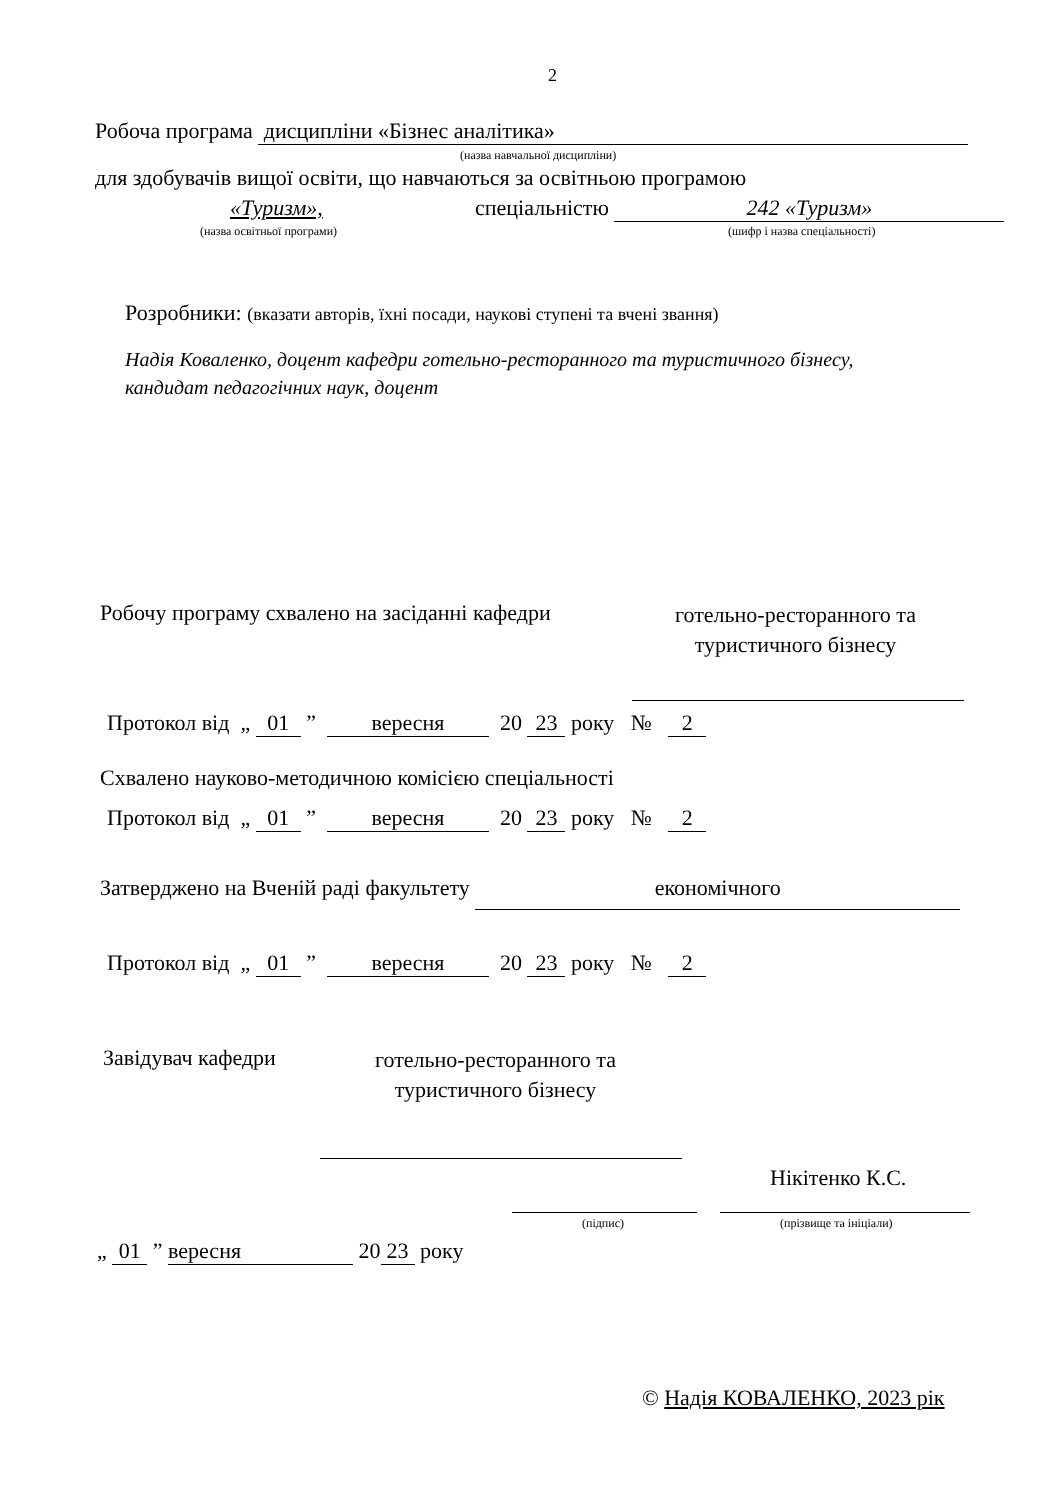2
Робоча програма дисципліни «Бізнес аналітика»
(назва навчальної дисципліни)
для здобувачів вищої освіти, що навчаються за освітньою програмою
«Туризм», спеціальністю 242 «Туризм»
(назва освітньої програми) (шифр і назва спеціальності)
Розробники: (вказати авторів, їхні посади, наукові ступені та вчені звання)
Надія Коваленко, доцент кафедри готельно-ресторанного та туристичного бізнесу,
кандидат педагогічних наук, доцент
Робочу програму схвалено на засіданні кафедри
готельно-ресторанного та
туристичного бізнесу
Протокол від „ 01 ” вересня 20 23 року № 2
Схвалено науково-методичною комісією спеціальності
Протокол від „ 01 ” вересня 20 23 року № 2
Затверджено на Вченій раді факультету економічного
Протокол від „ 01 ” вересня 20 23 року № 2
Завідувач кафедри
готельно-ресторанного та
туристичного бізнесу
Нікітенко К.С.
(підпис) (прізвище та ініціали)
„ 01 ” вересня 20 23 року
© Надія КОВАЛЕНКО, 2023 рік